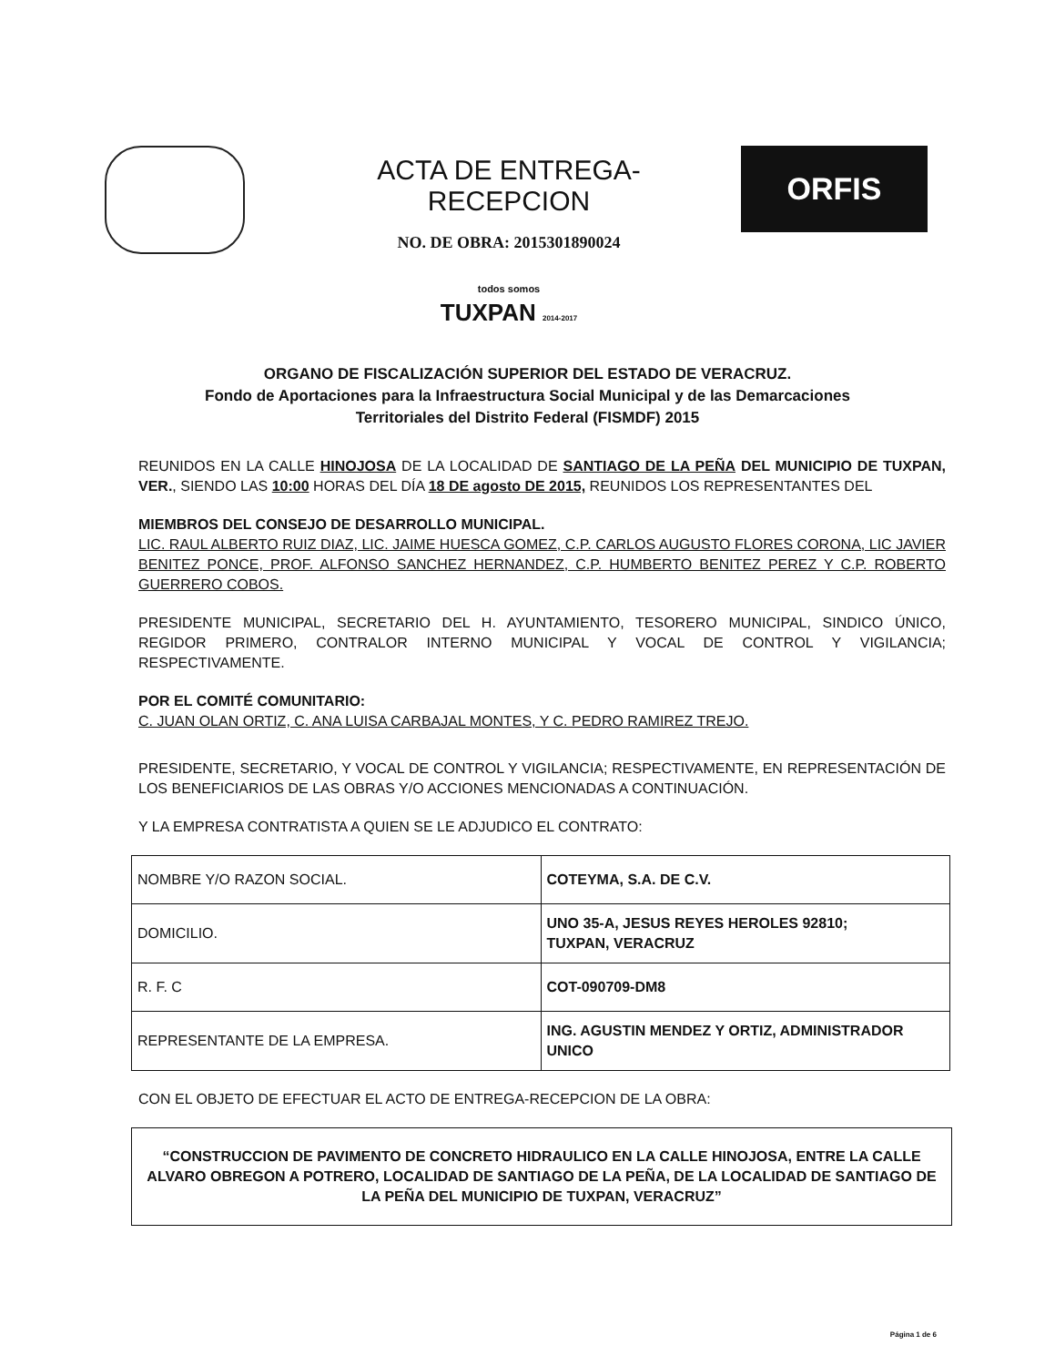ACTA DE ENTREGA-RECEPCION
NO. DE OBRA: 2015301890024
todos somos
TUXPAN 2014-2017
ORFIS
ORGANO DE FISCALIZACIÓN SUPERIOR DEL ESTADO DE VERACRUZ.
Fondo de Aportaciones para la Infraestructura Social Municipal y de las Demarcaciones
Territoriales del Distrito Federal (FISMDF) 2015
REUNIDOS EN LA CALLE HINOJOSA DE LA LOCALIDAD DE SANTIAGO DE LA PEÑA DEL MUNICIPIO DE TUXPAN, VER., SIENDO LAS 10:00 HORAS DEL DÍA 18 DE agosto DE 2015, REUNIDOS LOS REPRESENTANTES DEL
MIEMBROS DEL CONSEJO DE DESARROLLO MUNICIPAL.
LIC. RAUL ALBERTO RUIZ DIAZ, LIC. JAIME HUESCA GOMEZ, C.P. CARLOS AUGUSTO FLORES CORONA, LIC JAVIER BENITEZ PONCE, PROF. ALFONSO SANCHEZ HERNANDEZ, C.P. HUMBERTO BENITEZ PEREZ Y C.P. ROBERTO GUERRERO COBOS.
PRESIDENTE MUNICIPAL, SECRETARIO DEL H. AYUNTAMIENTO, TESORERO MUNICIPAL, SINDICO ÚNICO, REGIDOR PRIMERO, CONTRALOR INTERNO MUNICIPAL Y VOCAL DE CONTROL Y VIGILANCIA; RESPECTIVAMENTE.
POR EL COMITÉ COMUNITARIO:
C. JUAN OLAN ORTIZ, C. ANA LUISA CARBAJAL MONTES, Y C. PEDRO RAMIREZ TREJO.
PRESIDENTE, SECRETARIO, Y VOCAL DE CONTROL Y VIGILANCIA; RESPECTIVAMENTE, EN REPRESENTACIÓN DE LOS BENEFICIARIOS DE LAS OBRAS Y/O ACCIONES MENCIONADAS A CONTINUACIÓN.
Y LA EMPRESA CONTRATISTA A QUIEN SE LE ADJUDICO EL CONTRATO:
| NOMBRE Y/O RAZON SOCIAL. | COTEYMA, S.A. DE C.V. |
| DOMICILIO. | UNO 35-A, JESUS REYES HEROLES 92810; TUXPAN, VERACRUZ |
| R. F. C | COT-090709-DM8 |
| REPRESENTANTE DE LA EMPRESA. | ING. AGUSTIN MENDEZ Y ORTIZ, ADMINISTRADOR UNICO |
CON EL OBJETO DE EFECTUAR EL ACTO DE ENTREGA-RECEPCION DE LA OBRA:
“CONSTRUCCION DE PAVIMENTO DE CONCRETO HIDRAULICO EN LA CALLE HINOJOSA, ENTRE LA CALLE ALVARO OBREGON A POTRERO, LOCALIDAD DE SANTIAGO DE LA PEÑA, DE LA LOCALIDAD DE SANTIAGO DE LA PEÑA DEL MUNICIPIO DE TUXPAN, VERACRUZ”
Página 1 de 6